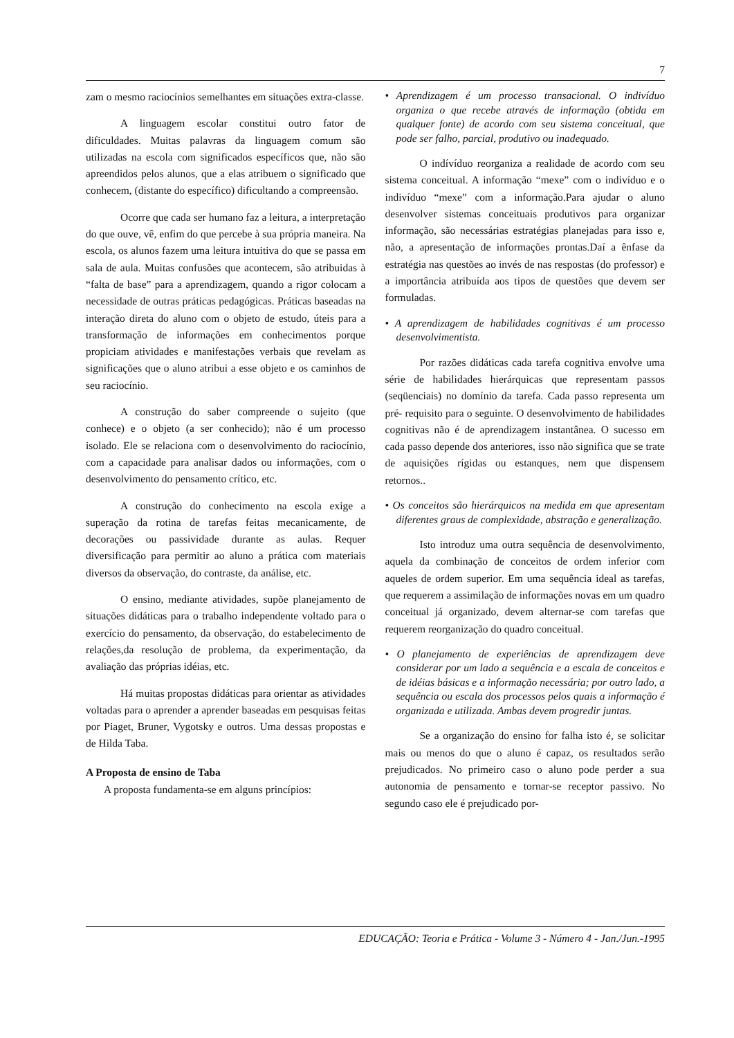7
zam o mesmo raciocínios semelhantes em situações extra-classe.
A linguagem escolar constitui outro fator de dificuldades. Muitas palavras da linguagem comum são utilizadas na escola com significados específicos que, não são apreendidos pelos alunos, que a elas atribuem o significado que conhecem, (distante do específico) dificultando a compreensão.
Ocorre que cada ser humano faz a leitura, a interpretação do que ouve, vê, enfim do que percebe à sua própria maneira. Na escola, os alunos fazem uma leitura intuitiva do que se passa em sala de aula. Muitas confusões que acontecem, são atribuidas à “falta de base” para a aprendizagem, quando a rigor colocam a necessidade de outras práticas pedagógicas. Práticas baseadas na interação direta do aluno com o objeto de estudo, úteis para a transformação de informações em conhecimentos porque propiciam atividades e manifestações verbais que revelam as significações que o aluno atribui a esse objeto e os caminhos de seu raciocínio.
A construção do saber compreende o sujeito (que conhece) e o objeto (a ser conhecido); não é um processo isolado. Ele se relaciona com o desenvolvimento do raciocínio, com a capacidade para analisar dados ou informações, com o desenvolvimento do pensamento crítico, etc.
A construção do conhecimento na escola exige a superação da rotina de tarefas feitas mecanicamente, de decorações ou passividade durante as aulas. Requer diversificação para permitir ao aluno a prática com materiais diversos da observação, do contraste, da análise, etc.
O ensino, mediante atividades, supõe planejamento de situações didáticas para o trabalho independente voltado para o exercício do pensamento, da observação, do estabelecimento de relações,da resolução de problema, da experimentação, da avaliação das próprias idéias, etc.
Há muitas propostas didáticas para orientar as atividades voltadas para o aprender a aprender baseadas em pesquisas feitas por Piaget, Bruner, Vygotsky e outros. Uma dessas propostas e de Hilda Taba.
A Proposta de ensino de Taba
A proposta fundamenta-se em alguns princípios:
• Aprendizagem é um processo transacional. O indivíduo organiza o que recebe através de informação (obtida em qualquer fonte) de acordo com seu sistema conceitual, que pode ser falho, parcial, produtivo ou inadequado.
O indívíduo reorganiza a realidade de acordo com seu sistema conceitual. A informação “mexe” com o indivíduo e o indivíduo “mexe” com a informação.Para ajudar o aluno desenvolver sistemas conceituais produtivos para organizar informação, são necessárias estratégias planejadas para isso e, não, a apresentação de informações prontas.Daí a ênfase da estratégia nas questões ao invés de nas respostas (do professor) e a importância atribuída aos tipos de questões que devem ser formuladas.
• A aprendizagem de habilidades cognitivas é um processo desenvolvimentista.
Por razões didáticas cada tarefa cognitiva envolve uma série de habilidades hierárquicas que representam passos (seqüenciais) no domínio da tarefa. Cada passo representa um pré- requisito para o seguinte. O desenvolvimento de habilidades cognitivas não é de aprendizagem instantânea. O sucesso em cada passo depende dos anteriores, isso não significa que se trate de aquisições rígidas ou estanques, nem que dispensem retornos..
• Os conceitos são hierárquicos na medida em que apresentam diferentes graus de complexidade, abstração e generalização.
Isto introduz uma outra sequência de desenvolvimento, aquela da combinação de conceitos de ordem inferior com aqueles de ordem superior. Em uma sequência ideal as tarefas, que requerem a assimilação de informações novas em um quadro conceitual já organizado, devem alternar-se com tarefas que requerem reorganização do quadro conceitual.
• O planejamento de experiências de aprendizagem deve considerar por um lado a sequência e a escala de conceitos e de idéias básicas e a informação necessária; por outro lado, a sequência ou escala dos processos pelos quais a informação é organizada e utilizada. Ambas devem progredir juntas.
Se a organização do ensino for falha isto é, se solicitar mais ou menos do que o aluno é capaz, os resultados serão prejudicados. No primeiro caso o aluno pode perder a sua autonomia de pensamento e tornar-se receptor passivo. No segundo caso ele é prejudicado por-
EDUCAÇÃO: Teoria e Prática - Volume 3 - Número 4 - Jan./Jun.-1995